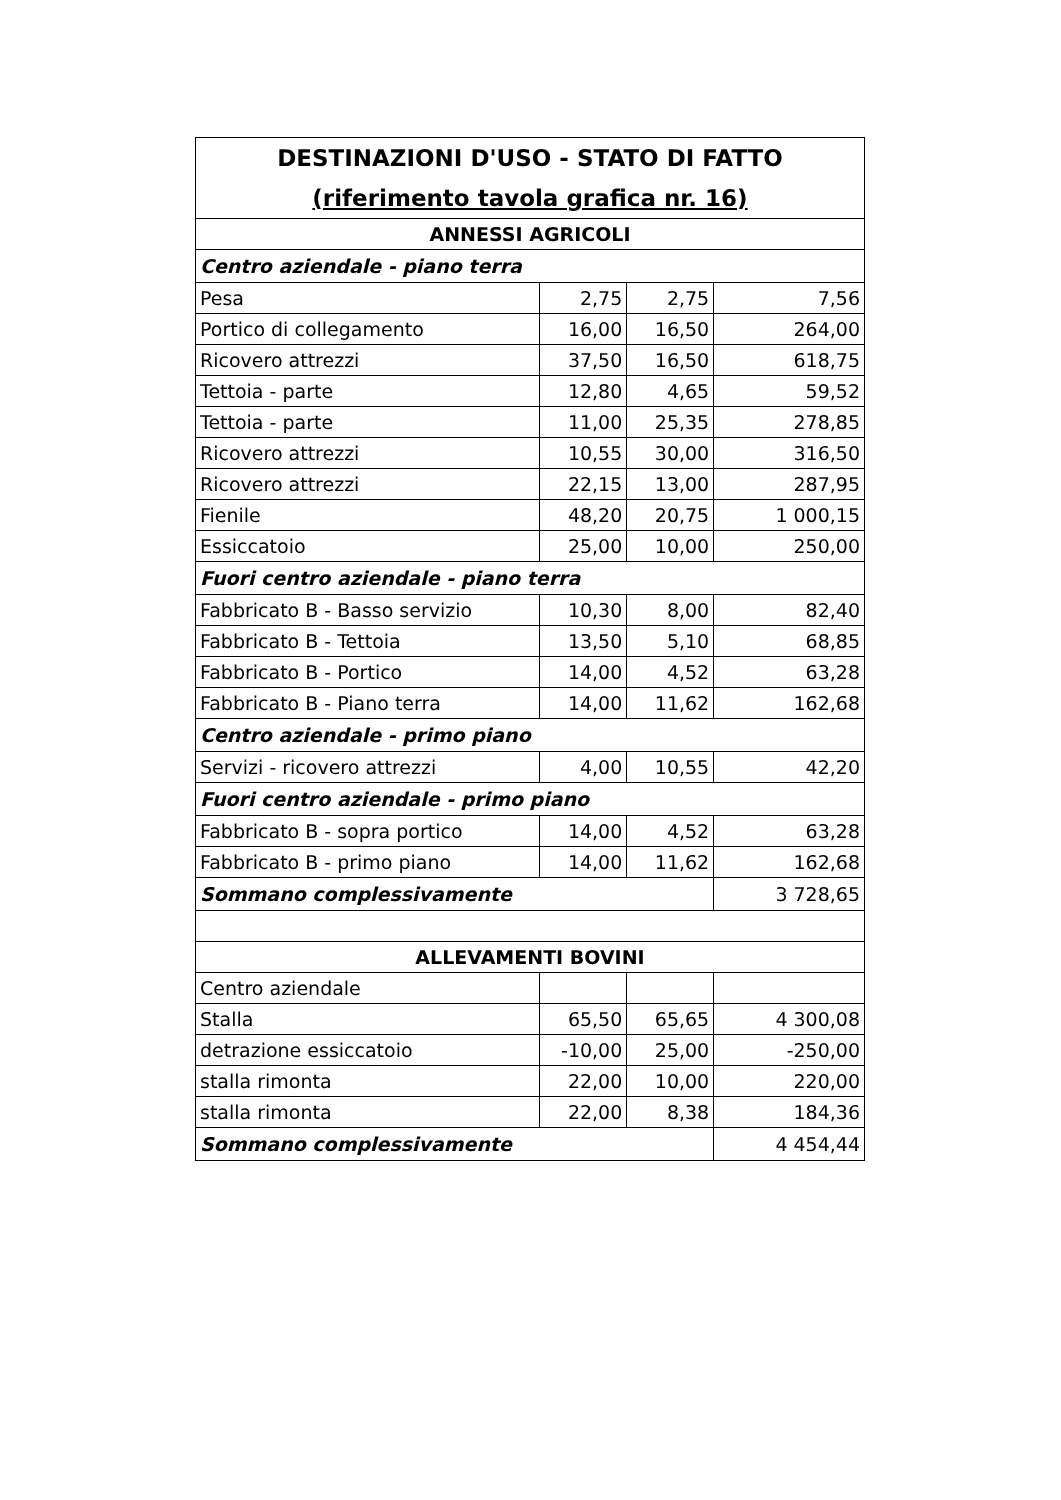| DESTINAZIONI D'USO - STATO DI FATTO (riferimento tavola grafica nr. 16) | | | |
| --- | --- | --- | --- |
| ANNESSI AGRICOLI | | | |
| Centro aziendale - piano terra | | | |
| Pesa | 2,75 | 2,75 | 7,56 |
| Portico di collegamento | 16,00 | 16,50 | 264,00 |
| Ricovero attrezzi | 37,50 | 16,50 | 618,75 |
| Tettoia - parte | 12,80 | 4,65 | 59,52 |
| Tettoia - parte | 11,00 | 25,35 | 278,85 |
| Ricovero attrezzi | 10,55 | 30,00 | 316,50 |
| Ricovero attrezzi | 22,15 | 13,00 | 287,95 |
| Fienile | 48,20 | 20,75 | 1 000,15 |
| Essiccatoio | 25,00 | 10,00 | 250,00 |
| Fuori centro aziendale - piano terra | | | |
| Fabbricato B - Basso servizio | 10,30 | 8,00 | 82,40 |
| Fabbricato B - Tettoia | 13,50 | 5,10 | 68,85 |
| Fabbricato B - Portico | 14,00 | 4,52 | 63,28 |
| Fabbricato B - Piano terra | 14,00 | 11,62 | 162,68 |
| Centro aziendale - primo piano | | | |
| Servizi - ricovero attrezzi | 4,00 | 10,55 | 42,20 |
| Fuori centro aziendale - primo piano | | | |
| Fabbricato B - sopra portico | 14,00 | 4,52 | 63,28 |
| Fabbricato B - primo piano | 14,00 | 11,62 | 162,68 |
| Sommano complessivamente | | | 3 728,65 |
| ALLEVAMENTI BOVINI | | | |
| Centro aziendale | | | |
| Stalla | 65,50 | 65,65 | 4 300,08 |
| detrazione essiccatoio | -10,00 | 25,00 | -250,00 |
| stalla rimonta | 22,00 | 10,00 | 220,00 |
| stalla rimonta | 22,00 | 8,38 | 184,36 |
| Sommano complessivamente | | | 4 454,44 |